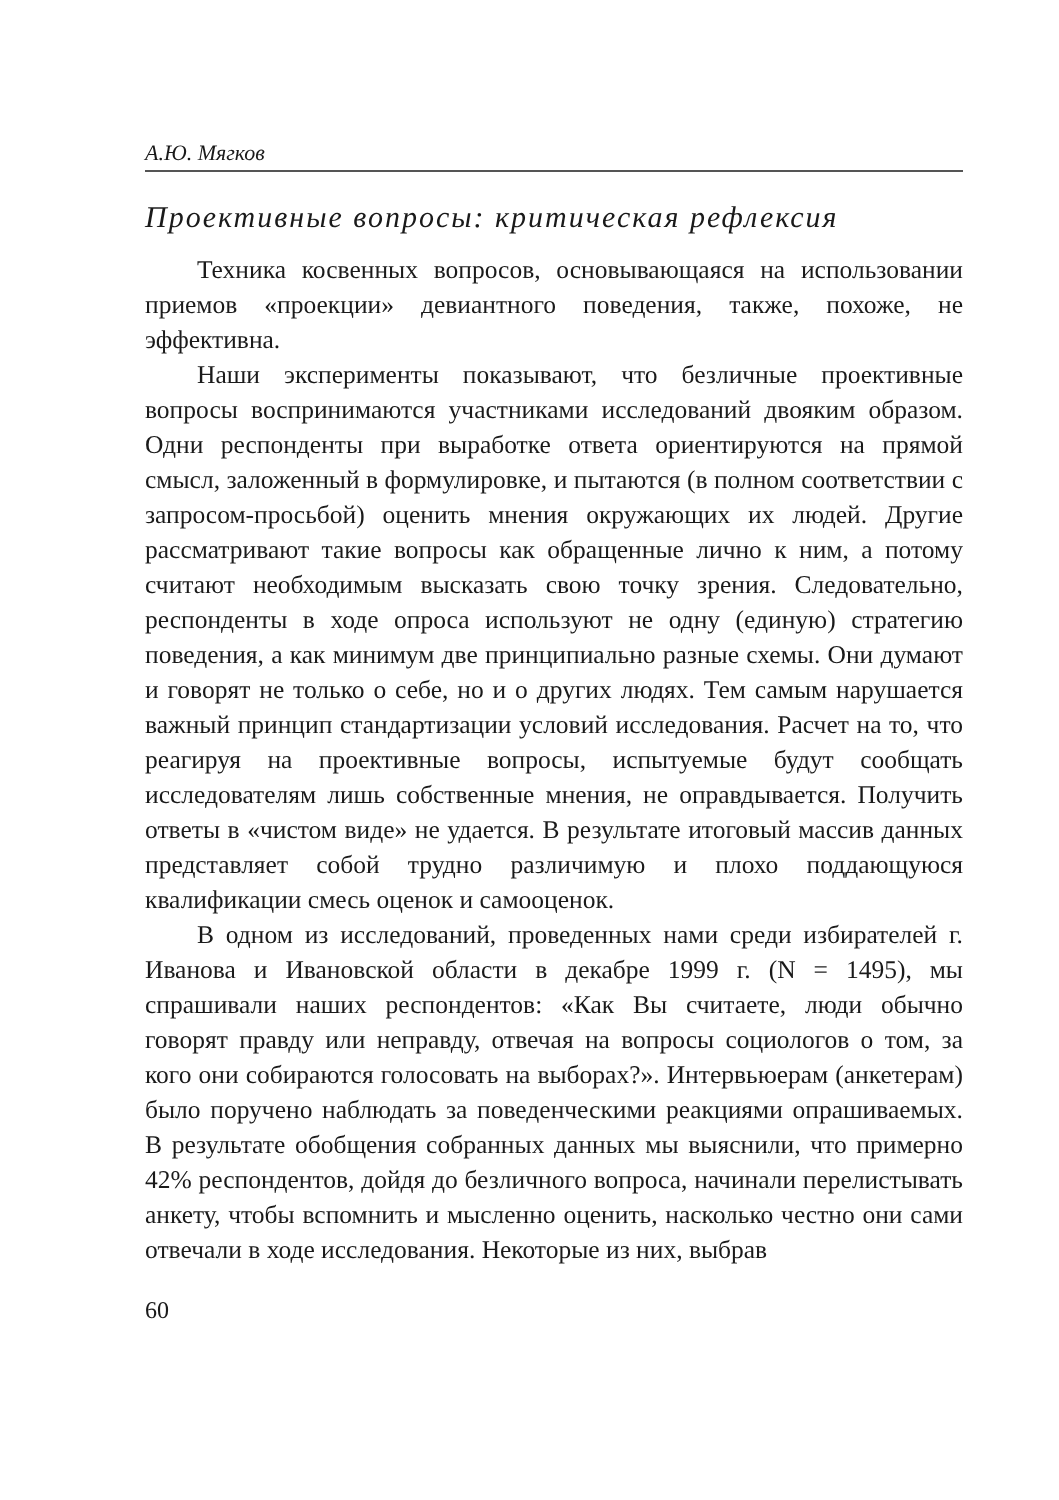А.Ю. Мягков
Проективные вопросы: критическая рефлексия
Техника косвенных вопросов, основывающаяся на использовании приемов «проекции» девиантного поведения, также, похоже, не эффективна.
Наши эксперименты показывают, что безличные проективные вопросы воспринимаются участниками исследований двояким образом. Одни респонденты при выработке ответа ориентируются на прямой смысл, заложенный в формулировке, и пытаются (в полном соответствии с запросом-просьбой) оценить мнения окружающих их людей. Другие рассматривают такие вопросы как обращенные лично к ним, а потому считают необходимым высказать свою точку зрения. Следовательно, респонденты в ходе опроса используют не одну (единую) стратегию поведения, а как минимум две принципиально разные схемы. Они думают и говорят не только о себе, но и о других людях. Тем самым нарушается важный принцип стандартизации условий исследования. Расчет на то, что реагируя на проективные вопросы, испытуемые будут сообщать исследователям лишь собственные мнения, не оправдывается. Получить ответы в «чистом виде» не удается. В результате итоговый массив данных представляет собой трудно различимую и плохо поддающуюся квалификации смесь оценок и самооценок.
В одном из исследований, проведенных нами среди избирателей г. Иванова и Ивановской области в декабре 1999 г. (N = 1495), мы спрашивали наших респондентов: «Как Вы считаете, люди обычно говорят правду или неправду, отвечая на вопросы социологов о том, за кого они собираются голосовать на выборах?». Интервьюерам (анкетерам) было поручено наблюдать за поведенческими реакциями опрашиваемых. В результате обобщения собранных данных мы выяснили, что примерно 42% респондентов, дойдя до безличного вопроса, начинали перелистывать анкету, чтобы вспомнить и мысленно оценить, насколько честно они сами отвечали в ходе исследования. Некоторые из них, выбрав
60